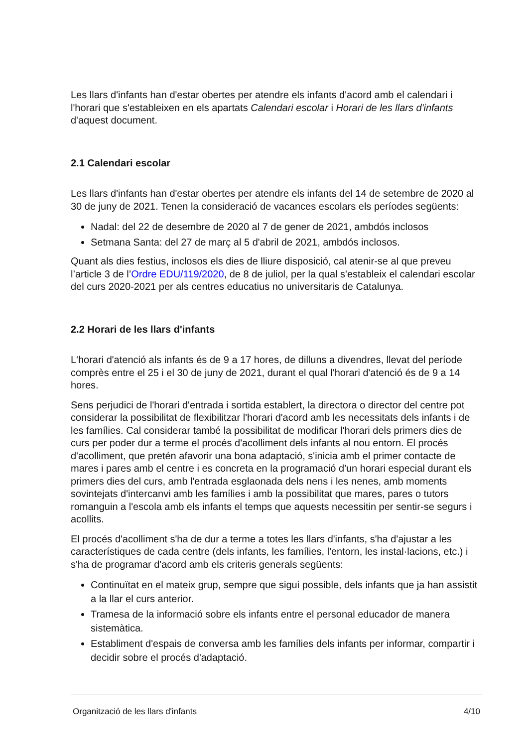Les llars d'infants han d'estar obertes per atendre els infants d'acord amb el calendari i l'horari que s'estableixen en els apartats Calendari escolar i Horari de les llars d'infants d'aquest document.
2.1 Calendari escolar
Les llars d'infants han d'estar obertes per atendre els infants del 14 de setembre de 2020 al 30 de juny de 2021. Tenen la consideració de vacances escolars els períodes següents:
Nadal: del 22 de desembre de 2020 al 7 de gener de 2021, ambdós inclosos
Setmana Santa: del 27 de març al 5 d'abril de 2021, ambdós inclosos.
Quant als dies festius, inclosos els dies de lliure disposició, cal atenir-se al que preveu l’article 3 de l’Ordre EDU/119/2020, de 8 de juliol, per la qual s'estableix el calendari escolar del curs 2020-2021 per als centres educatius no universitaris de Catalunya.
2.2 Horari de les llars d'infants
L'horari d'atenció als infants és de 9 a 17 hores, de dilluns a divendres, llevat del període comprès entre el 25 i el 30 de juny de 2021, durant el qual l'horari d'atenció és de 9 a 14 hores.
Sens perjudici de l'horari d'entrada i sortida establert, la directora o director del centre pot considerar la possibilitat de flexibilitzar l'horari d'acord amb les necessitats dels infants i de les famílies. Cal considerar també la possibilitat de modificar l'horari dels primers dies de curs per poder dur a terme el procés d'acolliment dels infants al nou entorn. El procés d'acolliment, que pretén afavorir una bona adaptació, s'inicia amb el primer contacte de mares i pares amb el centre i es concreta en la programació d'un horari especial durant els primers dies del curs, amb l'entrada esglaonada dels nens i les nenes, amb moments sovintejats d'intercanvi amb les famílies i amb la possibilitat que mares, pares o tutors romanguin a l'escola amb els infants el temps que aquests necessitin per sentir-se segurs i acollits.
El procés d'acolliment s'ha de dur a terme a totes les llars d'infants, s'ha d'ajustar a les característiques de cada centre (dels infants, les famílies, l'entorn, les instal·lacions, etc.) i s'ha de programar d'acord amb els criteris generals següents:
Continuïtat en el mateix grup, sempre que sigui possible, dels infants que ja han assistit a la llar el curs anterior.
Tramesa de la informació sobre els infants entre el personal educador de manera sistemàtica.
Establiment d'espais de conversa amb les famílies dels infants per informar, compartir i decidir sobre el procés d'adaptació.
Organització de les llars d'infants 4/10